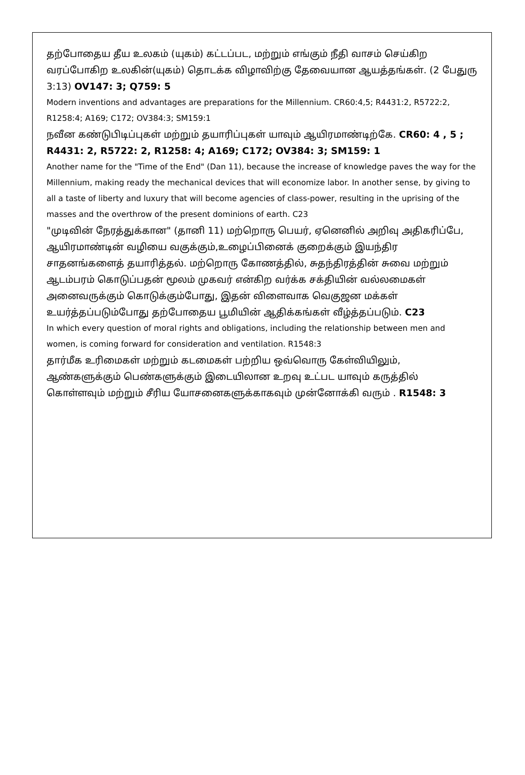தற்போதைய தீய உலகம் (யுகம்) கட்டப்பட, மற்றும் எங்கும் நீதி வாசம் செய்கிற வரப்போகிற உலகின்(யுகம்) தொடக்க விழாவிற்கு தேவையான ஆயத்தங்கள். (2 பேதுரு 3:13) OV147: 3; Q759: 5
Modern inventions and advantages are preparations for the Millennium. CR60:4,5; R4431:2, R5722:2, R1258:4; A169; C172; OV384:3; SM159:1
நவீன கண்டுபிடிப்புகள் மற்றும் தயாரிப்புகள் யாவும் ஆயிரமாண்டிற்கே. CR60: 4 , 5 ; R4431: 2, R5722: 2, R1258: 4; A169; C172; OV384: 3; SM159: 1
Another name for the "Time of the End" (Dan 11), because the increase of knowledge paves the way for the Millennium, making ready the mechanical devices that will economize labor. In another sense, by giving to all a taste of liberty and luxury that will become agencies of class-power, resulting in the uprising of the masses and the overthrow of the present dominions of earth. C23
"முடிவின் நேரத்துக்கான" (தானி 11) மற்றொரு பெயர், ஏனெனில் அறிவு அதிகரிப்பே, ஆயிரமாண்டின் வழியை வகுக்கும்,உழைப்பினைக் குறைக்கும் இயந்திர சாதனங்களைத் தயாரித்தல். மற்றொரு கோணத்தில், சுதந்திரத்தின் சுவை மற்றும் ஆடம்பரம் கொடுப்பதன் மூலம் முகவர் என்கிற வர்க்க சக்தியின் வல்லமைகள் அனைவருக்கும் கொடுக்கும்போது, இதன் விளைவாக வெகுஜன மக்கள் உயர்த்தப்படும்போது தற்போதைய பூமியின் ஆதிக்கங்கள் வீழ்த்தப்படும். C23
In which every question of moral rights and obligations, including the relationship between men and women, is coming forward for consideration and ventilation. R1548:3
தார்மீக உரிமைகள் மற்றும் கடமைகள் பற்றிய ஒவ்வொரு கேள்வியிலும், ஆண்களுக்கும் பெண்களுக்கும் இடையிலான உறவு உட்பட யாவும் கருத்தில் கொள்ளவும் மற்றும் சீரிய யோசனைகளுக்காகவும் முன்னோக்கி வரும் . R1548: 3